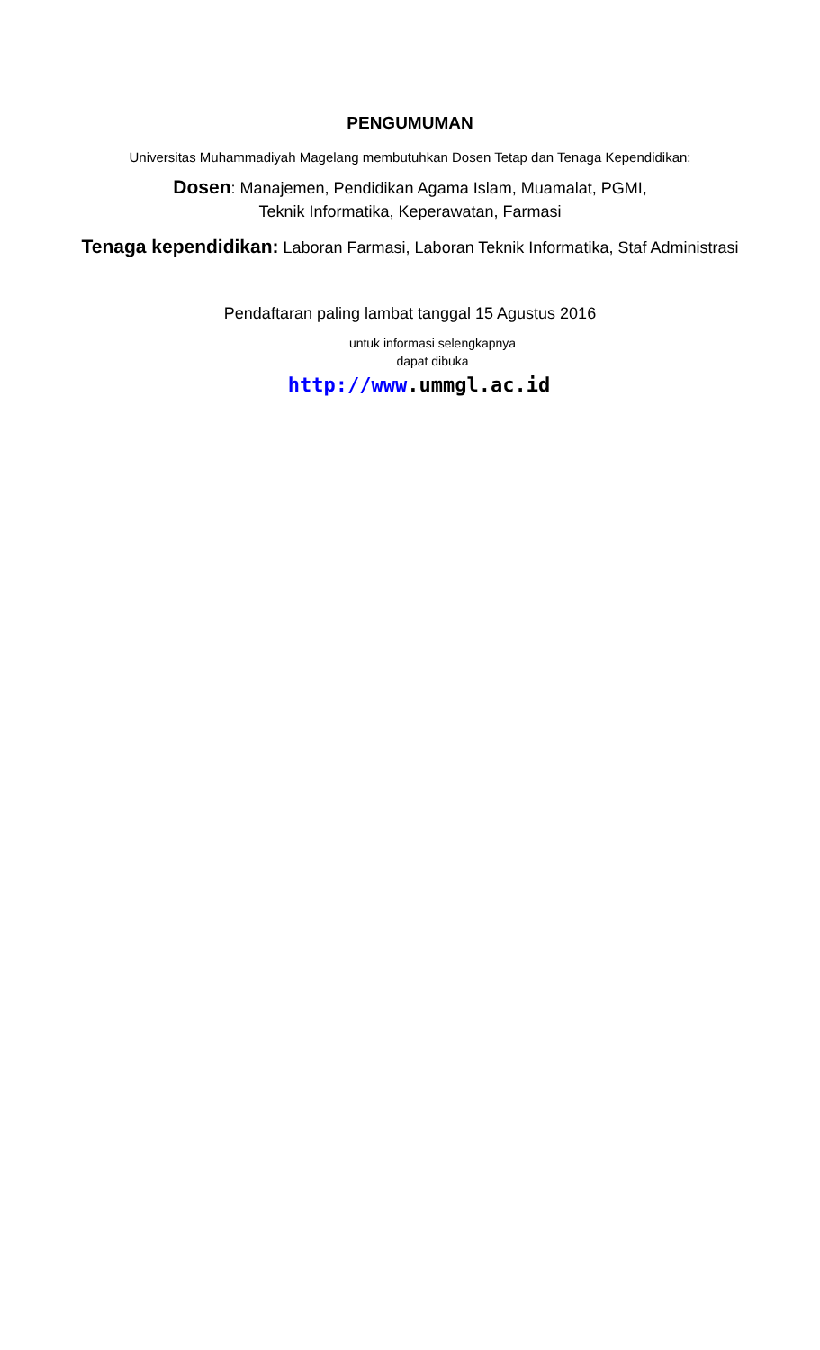PENGUMUMAN
Universitas Muhammadiyah Magelang membutuhkan Dosen Tetap dan Tenaga Kependidikan:
Dosen: Manajemen, Pendidikan Agama Islam, Muamalat, PGMI,
Teknik Informatika, Keperawatan, Farmasi
Tenaga kependidikan: Laboran Farmasi, Laboran Teknik Informatika, Staf Administrasi
Pendaftaran paling lambat tanggal 15 Agustus 2016
untuk informasi selengkapnya
dapat dibuka
http://www.ummgl.ac.id